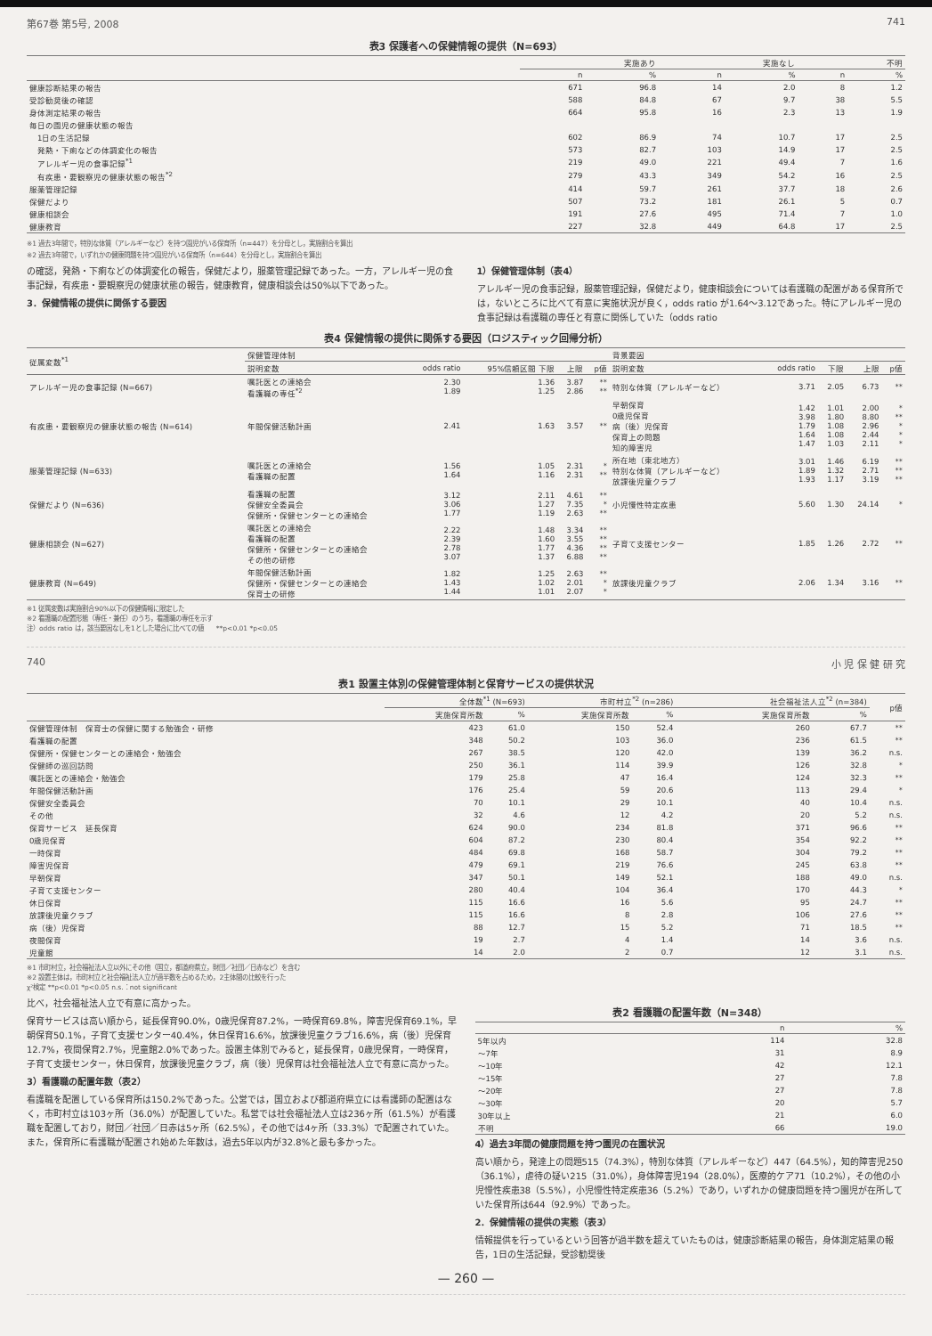第67巻 第5号, 2008 741
表3 保護者への保健情報の提供（N=693）
| | 実施あり | | 実施なし | | 不明 | |
| --- | --- | --- | --- | --- | --- | --- |
| | n | % | n | % | n | % |
| 健康診断結果の報告 | 671 | 96.8 | 14 | 2.0 | 8 | 1.2 |
| 受診勧奨後の確認 | 588 | 84.8 | 67 | 9.7 | 38 | 5.5 |
| 身体測定結果の報告 | 664 | 95.8 | 16 | 2.3 | 13 | 1.9 |
| 毎日の園児の健康状態の報告 | | | | | | |
| 1日の生活記録 | 602 | 86.9 | 74 | 10.7 | 17 | 2.5 |
| 発熱・下痢などの体調変化の報告 | 573 | 82.7 | 103 | 14.9 | 17 | 2.5 |
| アレルギー児の食事記録<sup>*1</sup> | 219 | 49.0 | 221 | 49.4 | 7 | 1.6 |
| 有疾患・要観察児の健康状態の報告<sup>*2</sup> | 279 | 43.3 | 349 | 54.2 | 16 | 2.5 |
| 服薬管理記録 | 414 | 59.7 | 261 | 37.7 | 18 | 2.6 |
| 保健だより | 507 | 73.2 | 181 | 26.1 | 5 | 0.7 |
| 健康相談会 | 191 | 27.6 | 495 | 71.4 | 7 | 1.0 |
| 健康教育 | 227 | 32.8 | 449 | 64.8 | 17 | 2.5 |
※1 過去3年間で，特別な体質（アレルギーなど）を持つ園児がいる保育所（n=447）を分母とし，実施割合を算出
※2 過去3年間で，いずれかの健康問題を持つ園児がいる保育所（n=644）を分母とし，実施割合を算出
の確認，発熱・下痢などの体調変化の報告，保健だより，服薬管理記録であった。一方，アレルギー児の食事記録，有疾患・要観察児の健康状態の報告，健康教育，健康相談会は50%以下であった。
3．保健情報の提供に関係する要因
1）保健管理体制（表4）
アレルギー児の食事記録，服薬管理記録，保健だより，健康相談会については看護職の配置がある保育所では，ないところに比べて有意に実施状況が良く，odds ratio が1.64～3.12であった。特にアレルギー児の食事記録は看護職の専任と有意に関係していた（odds ratio
表4 保健情報の提供に関係する要因（ロジスティック回帰分析）
| 従属変数<sup>*1</sup> | 保健管理体制 | | | | | 背景要因 | | | | |
| --- | --- | --- | --- | --- | --- | --- | --- | --- | --- | --- |
| | 説明変数 | odds ratio | 95%信頼区間 下限 | 上限 | p値 | 説明変数 | odds ratio | 下限 | 上限 | p値 |
| アレルギー児の食事記録 (N=667) | 嘱託医との連絡会 看護職の専任<sup>*2</sup> | 2.30 1.89 | 1.36 1.25 | 3.87 2.86 | ** ** | 特別な体質（アレルギーなど） | 3.71 | 2.05 | 6.73 | ** |
| 有疾患・要観察児の健康状態の報告 (N=614) | 年間保健活動計画 | 2.41 | 1.63 | 3.57 | ** | 早朝保育 0歳児保育 病（後）児保育 保育上の問題 知的障害児 | 1.42 3.98 1.79 1.64 1.47 | 1.01 1.80 1.08 1.08 1.03 | 2.00 8.80 2.96 2.44 2.11 | * ** * * * |
| 服薬管理記録 (N=633) | 嘱託医との連絡会 看護職の配置 | 1.56 1.64 | 1.05 1.16 | 2.31 2.31 | * ** | 所在地（東北地方） 特別な体質（アレルギーなど） 放課後児童クラブ | 3.01 1.89 1.93 | 1.46 1.32 1.17 | 6.19 2.71 3.19 | ** ** ** |
| 保健だより (N=636) | 看護職の配置 保健安全委員会 保健所・保健センターとの連絡会 | 3.12 3.06 1.77 | 2.11 1.27 1.19 | 4.61 7.35 2.63 | ** * ** | 小児慢性特定疾患 | 5.60 | 1.30 | 24.14 | * |
| 健康相談会 (N=627) | 嘱託医との連絡会 看護職の配置 保健所・保健センターとの連絡会 その他の研修 | 2.22 2.39 2.78 3.07 | 1.48 1.60 1.77 1.37 | 3.34 3.55 4.36 6.88 | ** ** ** ** | 子育て支援センター | 1.85 | 1.26 | 2.72 | ** |
| 健康教育 (N=649) | 年間保健活動計画 保健所・保健センターとの連絡会 保育士の研修 | 1.82 1.43 1.44 | 1.25 1.02 1.01 | 2.63 2.01 2.07 | ** * * | 放課後児童クラブ | 2.06 | 1.34 | 3.16 | ** |
※1 従属変数は実施割合90%以下の保健情報に限定した
※2 看護職の配置形態（専任・兼任）のうち，看護職の専任を示す
注）odds ratio は，該当要因なしを1とした場合に比べての値　　**p<0.01 *p<0.05
740 小 児 保 健 研 究
表1 設置主体別の保健管理体制と保育サービスの提供状況
| | 全体数<sup>*1</sup> (N=693) | | 市町村立<sup>*2</sup> (n=286) | | 社会福祉法人立<sup>*2</sup> (n=384) | | p値 |
| --- | --- | --- | --- | --- | --- | --- | --- |
| | 実施保育所数 | % | 実施保育所数 | % | 実施保育所数 | % | |
| 保健管理体制 保育士の保健に関する勉強会・研修 | 423 | 61.0 | 150 | 52.4 | 260 | 67.7 | ** |
| 看護職の配置 | 348 | 50.2 | 103 | 36.0 | 236 | 61.5 | ** |
| 保健所・保健センターとの連絡会・勉強会 | 267 | 38.5 | 120 | 42.0 | 139 | 36.2 | n.s. |
| 保健師の巡回訪問 | 250 | 36.1 | 114 | 39.9 | 126 | 32.8 | * |
| 嘱託医との連絡会・勉強会 | 179 | 25.8 | 47 | 16.4 | 124 | 32.3 | ** |
| 年間保健活動計画 | 176 | 25.4 | 59 | 20.6 | 113 | 29.4 | * |
| 保健安全委員会 | 70 | 10.1 | 29 | 10.1 | 40 | 10.4 | n.s. |
| その他 | 32 | 4.6 | 12 | 4.2 | 20 | 5.2 | n.s. |
| 保育サービス 延長保育 | 624 | 90.0 | 234 | 81.8 | 371 | 96.6 | ** |
| 0歳児保育 | 604 | 87.2 | 230 | 80.4 | 354 | 92.2 | ** |
| 一時保育 | 484 | 69.8 | 168 | 58.7 | 304 | 79.2 | ** |
| 障害児保育 | 479 | 69.1 | 219 | 76.6 | 245 | 63.8 | ** |
| 早朝保育 | 347 | 50.1 | 149 | 52.1 | 188 | 49.0 | n.s. |
| 子育て支援センター | 280 | 40.4 | 104 | 36.4 | 170 | 44.3 | * |
| 休日保育 | 115 | 16.6 | 16 | 5.6 | 95 | 24.7 | ** |
| 放課後児童クラブ | 115 | 16.6 | 8 | 2.8 | 106 | 27.6 | ** |
| 病（後）児保育 | 88 | 12.7 | 15 | 5.2 | 71 | 18.5 | ** |
| 夜間保育 | 19 | 2.7 | 4 | 1.4 | 14 | 3.6 | n.s. |
| 児童館 | 14 | 2.0 | 2 | 0.7 | 12 | 3.1 | n.s. |
※1 市町村立，社会福祉法人立以外にその他（国立，都道府県立，財団／社団／日赤など）を含む
※2 設置主体は，市町村立と社会福祉法人立が過半数を占めるため，2主体間の比較を行った
χ²検定 **p<0.01 *p<0.05 n.s.：not significant
比べ，社会福祉法人立で有意に高かった。
保育サービスは高い順から，延長保育90.0%，0歳児保育87.2%，一時保育69.8%，障害児保育69.1%，早朝保育50.1%，子育て支援センター40.4%，休日保育16.6%，放課後児童クラブ16.6%，病（後）児保育12.7%，夜間保育2.7%，児童館2.0%であった。設置主体別でみると，延長保育，0歳児保育，一時保育，子育て支援センター，休日保育，放課後児童クラブ，病（後）児保育は社会福祉法人立で有意に高かった。
3）看護職の配置年数（表2）
看護職を配置している保育所は150.2%であった。公営では，国立および都道府県立には看護師の配置はなく，市町村立は103ヶ所（36.0%）が配置していた。私営では社会福祉法人立は236ヶ所（61.5%）が看護職を配置しており，財団／社団／日赤は5ヶ所（62.5%），その他では4ヶ所（33.3%）で配置されていた。また，保育所に看護職が配置され始めた年数は，過去5年以内が32.8%と最も多かった。
表2 看護職の配置年数（N=348）
| | n | % |
| --- | --- | --- |
| 5年以内 | 114 | 32.8 |
| ～7年 | 31 | 8.9 |
| ～10年 | 42 | 12.1 |
| ～15年 | 27 | 7.8 |
| ～20年 | 27 | 7.8 |
| ～30年 | 20 | 5.7 |
| 30年以上 | 21 | 6.0 |
| 不明 | 66 | 19.0 |
4）過去3年間の健康問題を持つ園児の在園状況
高い順から，発達上の問題515（74.3%），特別な体質（アレルギーなど）447（64.5%），知的障害児250（36.1%），虐待の疑い215（31.0%），身体障害児194（28.0%），医療的ケア71（10.2%），その他の小児慢性疾患38（5.5%），小児慢性特定疾患36（5.2%）であり，いずれかの健康問題を持つ園児が在所していた保育所は644（92.9%）であった。
2．保健情報の提供の実態（表3）
情報提供を行っているという回答が過半数を超えていたものは，健康診断結果の報告，身体測定結果の報告，1日の生活記録，受診勧奨後
— 260 —